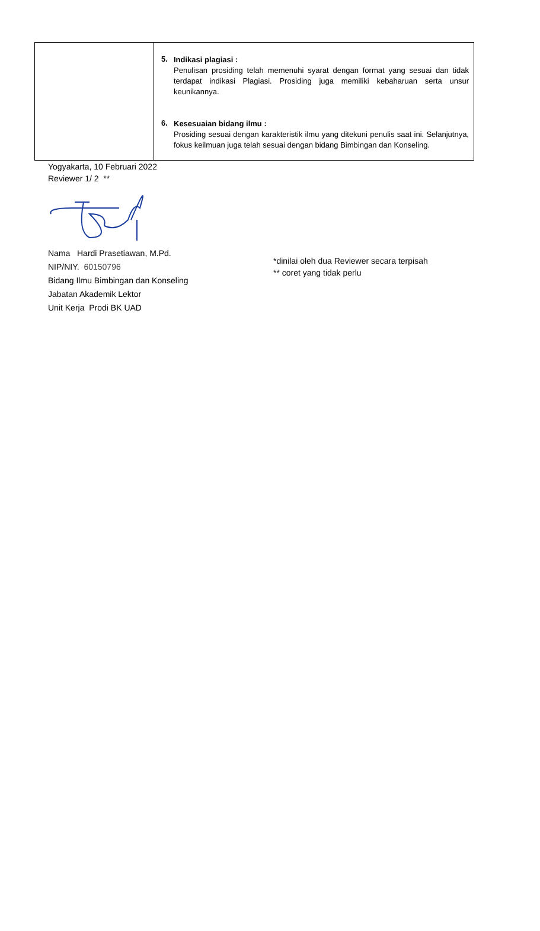| | 5. Indikasi plagiasi : Penulisan prosiding telah memenuhi syarat dengan format yang sesuai dan tidak terdapat indikasi Plagiasi. Prosiding juga memiliki kebaharuan serta unsur keunikannya. 6. Kesesuaian bidang ilmu : Prosiding sesuai dengan karakteristik ilmu yang ditekuni penulis saat ini. Selanjutnya, fokus keilmuan juga telah sesuai dengan bidang Bimbingan dan Konseling. |
Yogyakarta, 10 Februari 2022
Reviewer 1/ 2 **
Nama Hardi Prasetiawan, M.Pd.
NIP/NIY. 60150796
Bidang Ilmu Bimbingan dan Konseling
Jabatan Akademik Lektor
Unit Kerja Prodi BK UAD
*dinilai oleh dua Reviewer secara terpisah
** coret yang tidak perlu